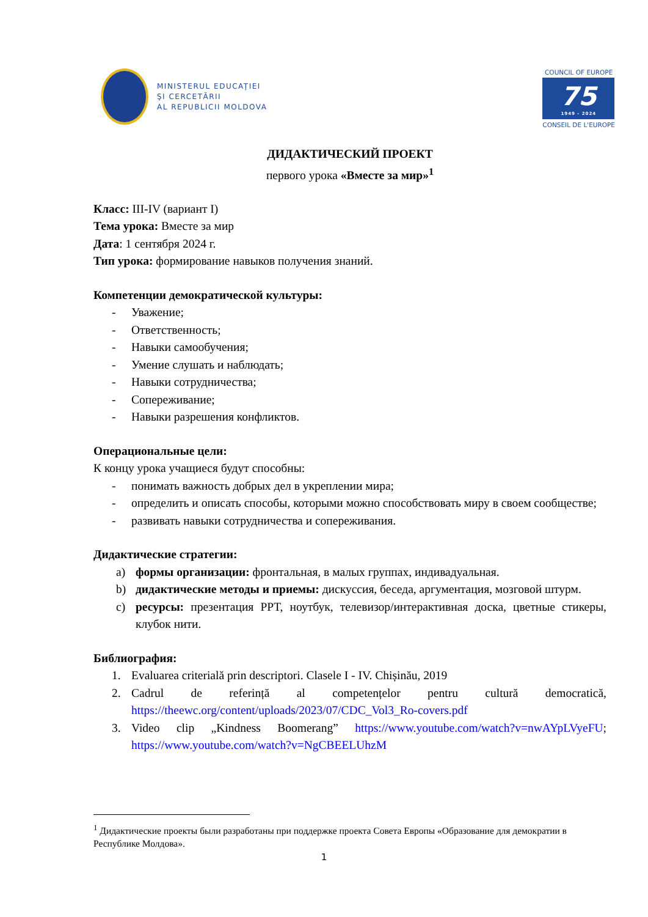MINISTERUL EDUCAŢIEI
ŞI CERCETĂRII
AL REPUBLICII MOLDOVA
COUNCIL OF EUROPE
75
1949 - 2024
CONSEIL DE L'EUROPE
ДИДАКТИЧЕСКИЙ ПРОЕКТ
первого урока «Вместе за мир»<sup>1</sup>
Класс: III-IV (вариант I)
Тема урока: Вместе за мир
Дата: 1 сентября 2024 г.
Тип урока: формирование навыков получения знаний.
Компетенции демократической культуры:
- Уважение;
- Ответственность;
- Навыки самообучения;
- Умение слушать и наблюдать;
- Навыки сотрудничества;
- Сопереживание;
- Навыки разрешения конфликтов.
Операциональные цели:
К концу урока учащиеся будут способны:
- понимать важность добрых дел в укреплении мира;
- определить и описать способы, которыми можно способствовать миру в своем сообществе;
- развивать навыки сотрудничества и сопереживания.
Дидактические стратегии:
a) формы организации: фронтальная, в малых группах, индивадуальная.
b) дидактические методы и приемы: дискуссия, беседа, аргументация, мозговой штурм.
c) ресурсы: презентация PPT, ноутбук, телевизор/интерактивная доска, цветные стикеры, клубок нити.
Библиография:
1. Evaluarea criterială prin descriptori. Clasele I - IV. Chișinău, 2019
2. Cadrul de referință al competențelor pentru cultură democratică, https://theewc.org/content/uploads/2023/07/CDC_Vol3_Ro-covers.pdf
3. Video clip „Kindness Boomerang” https://www.youtube.com/watch?v=nwAYpLVyeFU; https://www.youtube.com/watch?v=NgCBEELUhzM
<sup>1</sup> Дидактические проекты были разработаны при поддержке проекта Совета Европы «Образование для демократии в Республике Молдова».
1